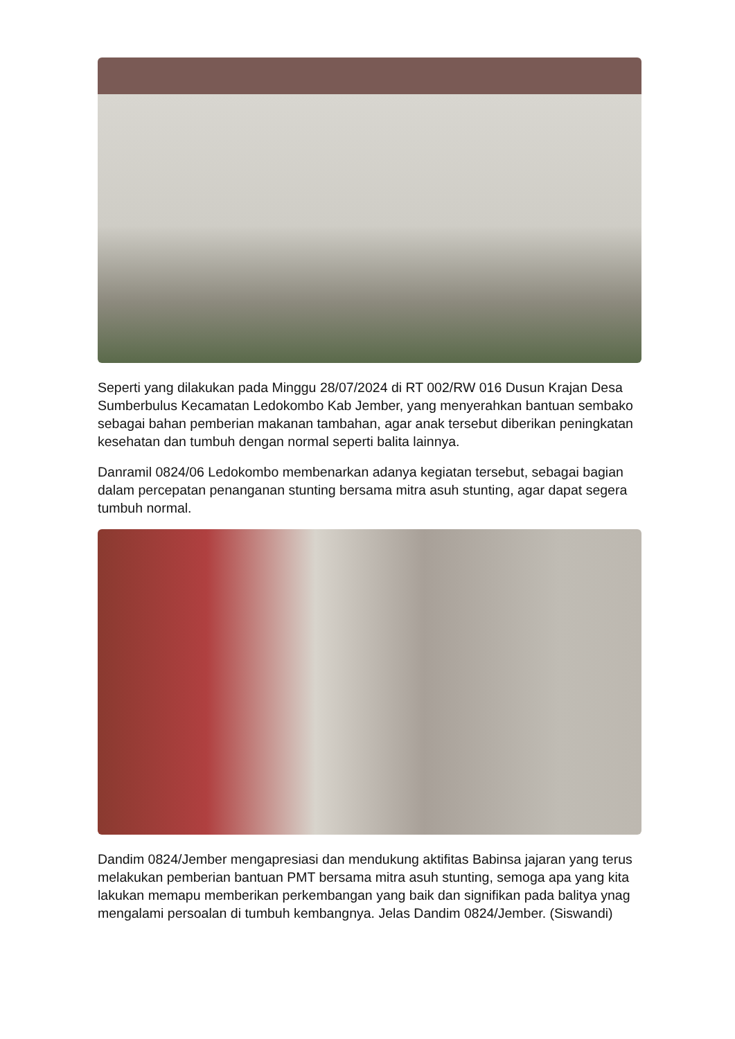Seperti yang dilakukan pada Minggu 28/07/2024 di RT 002/RW 016 Dusun Krajan Desa Sumberbulus Kecamatan Ledokombo Kab Jember, yang menyerahkan bantuan sembako sebagai bahan pemberian makanan tambahan, agar anak tersebut diberikan peningkatan kesehatan dan tumbuh dengan normal seperti balita lainnya.
Danramil 0824/06 Ledokombo membenarkan adanya kegiatan tersebut, sebagai bagian dalam percepatan penanganan stunting bersama mitra asuh stunting, agar dapat segera tumbuh normal.
Dandim 0824/Jember mengapresiasi dan mendukung aktifitas Babinsa jajaran yang terus melakukan pemberian bantuan PMT bersama mitra asuh stunting, semoga apa yang kita lakukan memapu memberikan perkembangan yang baik dan signifikan pada balitya ynag mengalami persoalan di tumbuh kembangnya. Jelas Dandim 0824/Jember. (Siswandi)